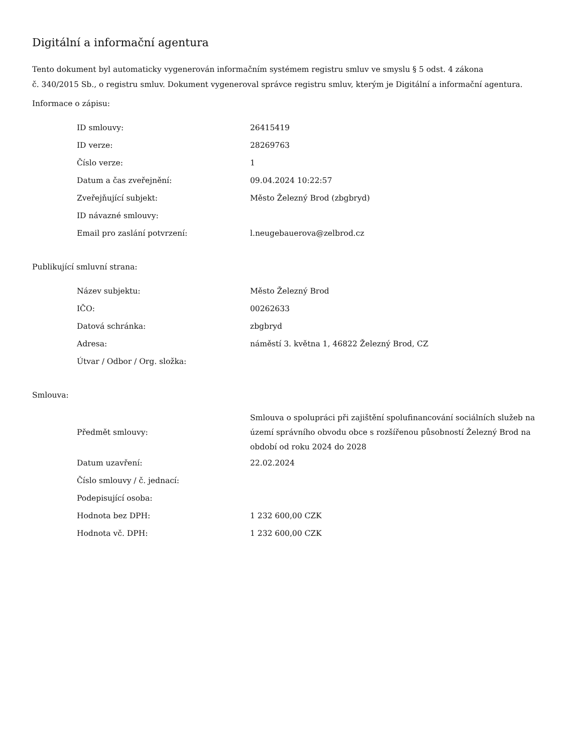Digitální a informační agentura
Tento dokument byl automaticky vygenerován informačním systémem registru smluv ve smyslu § 5 odst. 4 zákona
č. 340/2015 Sb., o registru smluv. Dokument vygeneroval správce registru smluv, kterým je Digitální a informační agentura.
Informace o zápisu:
| ID smlouvy: | 26415419 |
| ID verze: | 28269763 |
| Číslo verze: | 1 |
| Datum a čas zveřejnění: | 09.04.2024 10:22:57 |
| Zveřejňující subjekt: | Město Železný Brod (zbgbryd) |
| ID návazné smlouvy: | |
| Email pro zaslání potvrzení: | l.neugebauerova@zelbrod.cz |
Publikující smluvní strana:
| Název subjektu: | Město Železný Brod |
| IČO: | 00262633 |
| Datová schránka: | zbgbryd |
| Adresa: | náměstí 3. května 1, 46822 Železný Brod, CZ |
| Útvar / Odbor / Org. složka: | |
Smlouva:
| Předmět smlouvy: | Smlouva o spolupráci při zajištění spolufinancování sociálních služeb na území správního obvodu obce s rozšířenou působností Železný Brod na období od roku 2024 do 2028 |
| Datum uzavření: | 22.02.2024 |
| Číslo smlouvy / č. jednací: | |
| Podepisující osoba: | |
| Hodnota bez DPH: | 1 232 600,00 CZK |
| Hodnota vč. DPH: | 1 232 600,00 CZK |